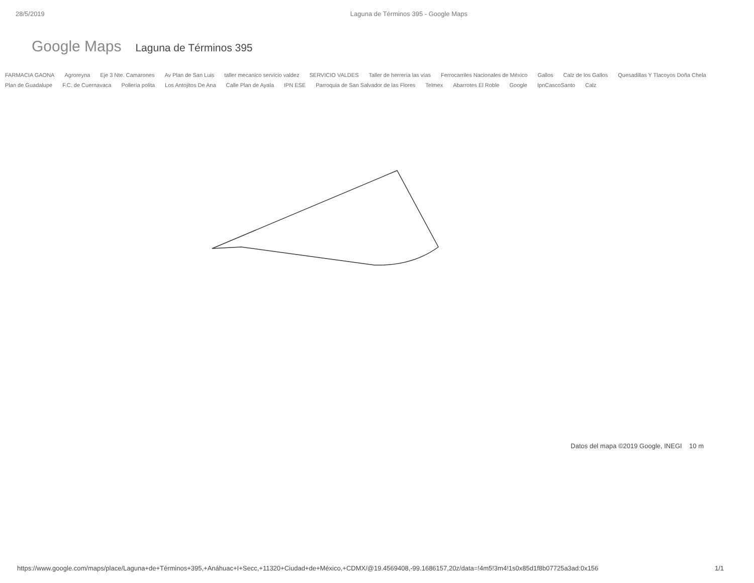28/5/2019 Laguna de Términos 395 - Google Maps
Google Maps Laguna de Términos 395
FARMACIA GAONA Agroreyna Eje 3 Nte. Camarones Av Plan de San Luis taller mecanico servicio valdez SERVICIO VALDES Taller de herrería las vías Ferrocarriles Nacionales de México Gallos Calz de los Gallos Quesadillas Y Tlacoyos Doña Chela Plan de Guadalupe F.C. de Cuernavaca Pollería polita Los Antojitos De Ana Calle Plan de Ayala IPN ESE Parroquia de San Salvador de las Flores Telmex Abarrotes El Roble Google IpnCascoSanto Calz
Datos del mapa ©2019 Google, INEGI 10 m
https://www.google.com/maps/place/Laguna+de+Términos+395,+Anáhuac+I+Secc,+11320+Ciudad+de+México,+CDMX/@19.4569408,-99.1686157,20z/data=!4m5!3m4!1s0x85d1f8b07725a3ad:0x156 1/1